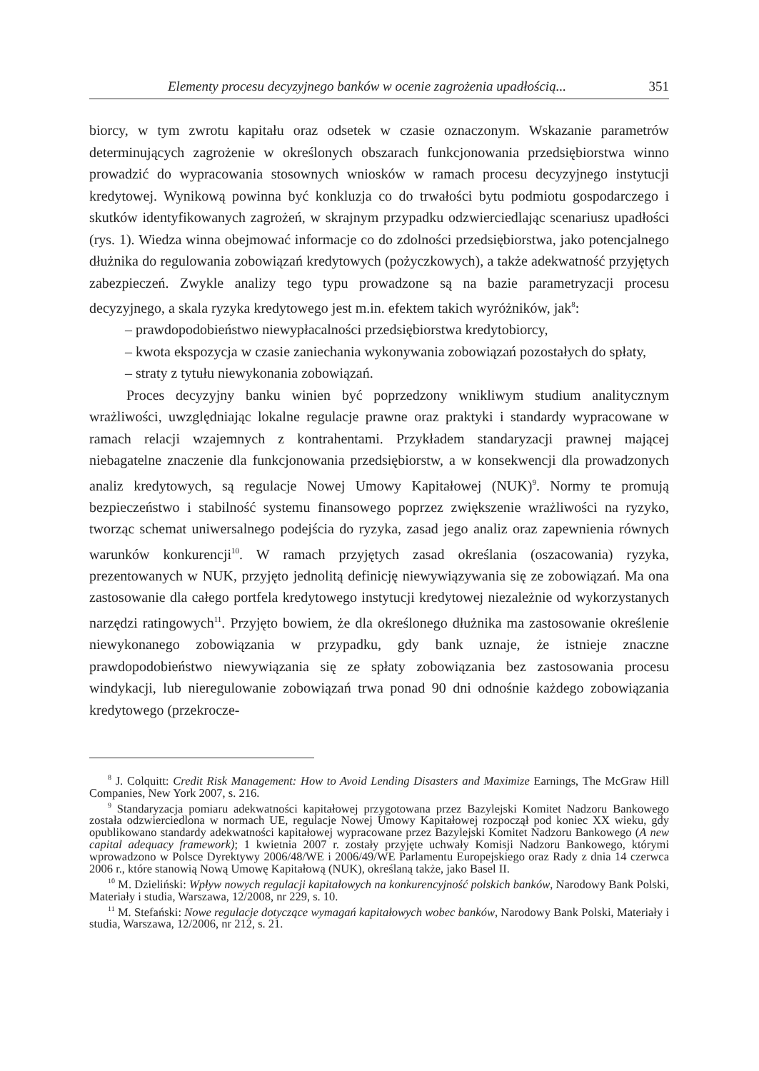Elementy procesu decyzyjnego banków w ocenie zagrożenia upadłością... 351
biorcy, w tym zwrotu kapitału oraz odsetek w czasie oznaczonym. Wskazanie parametrów determinujących zagrożenie w określonych obszarach funkcjonowania przedsiębiorstwa winno prowadzić do wypracowania stosownych wniosków w ramach procesu decyzyjnego instytucji kredytowej. Wynikową powinna być konkluzja co do trwałości bytu podmiotu gospodarczego i skutków identyfikowanych zagrożeń, w skrajnym przypadku odzwierciedlając scenariusz upadłości (rys. 1). Wiedza winna obejmować informacje co do zdolności przedsiębiorstwa, jako potencjalnego dłużnika do regulowania zobowiązań kredytowych (pożyczkowych), a także adekwatność przyjętych zabezpieczeń. Zwykle analizy tego typu prowadzone są na bazie parametryzacji procesu decyzyjnego, a skala ryzyka kredytowego jest m.in. efektem takich wyróżników, jak<sup>8</sup>:
– prawdopodobieństwo niewypłacalności przedsiębiorstwa kredytobiorcy,
– kwota ekspozycja w czasie zaniechania wykonywania zobowiązań pozostałych do spłaty,
– straty z tytułu niewykonania zobowiązań.
Proces decyzyjny banku winien być poprzedzony wnikliwym studium analitycznym wrażliwości, uwzględniając lokalne regulacje prawne oraz praktyki i standardy wypracowane w ramach relacji wzajemnych z kontrahentami. Przykładem standaryzacji prawnej mającej niebagatelne znaczenie dla funkcjonowania przedsiębiorstw, a w konsekwencji dla prowadzonych analiz kredytowych, są regulacje Nowej Umowy Kapitałowej (NUK)<sup>9</sup>. Normy te promują bezpieczeństwo i stabilność systemu finansowego poprzez zwiększenie wrażliwości na ryzyko, tworząc schemat uniwersalnego podejścia do ryzyka, zasad jego analiz oraz zapewnienia równych warunków konkurencji<sup>10</sup>. W ramach przyjętych zasad określania (oszacowania) ryzyka, prezentowanych w NUK, przyjęto jednolitą definicję niewywiązywania się ze zobowiązań. Ma ona zastosowanie dla całego portfela kredytowego instytucji kredytowej niezależnie od wykorzystanych narzędzi ratingowych<sup>11</sup>. Przyjęto bowiem, że dla określonego dłużnika ma zastosowanie określenie niewykonanego zobowiązania w przypadku, gdy bank uznaje, że istnieje znaczne prawdopodobieństwo niewywiązania się ze spłaty zobowiązania bez zastosowania procesu windykacji, lub nieregulowanie zobowiązań trwa ponad 90 dni odnośnie każdego zobowiązania kredytowego (przekrocze-
<sup>8</sup> J. Colquitt: Credit Risk Management: How to Avoid Lending Disasters and Maximize Earnings, The McGraw Hill Companies, New York 2007, s. 216.
<sup>9</sup> Standaryzacja pomiaru adekwatności kapitałowej przygotowana przez Bazylejski Komitet Nadzoru Bankowego została odzwierciedlona w normach UE, regulacje Nowej Umowy Kapitałowej rozpoczął pod koniec XX wieku, gdy opublikowano standardy adekwatności kapitałowej wypracowane przez Bazylejski Komitet Nadzoru Bankowego (A new capital adequacy framework); 1 kwietnia 2007 r. zostały przyjęte uchwały Komisji Nadzoru Bankowego, którymi wprowadzono w Polsce Dyrektywy 2006/48/WE i 2006/49/WE Parlamentu Europejskiego oraz Rady z dnia 14 czerwca 2006 r., które stanowią Nową Umowę Kapitałową (NUK), określaną także, jako Basel II.
<sup>10</sup> M. Dzieliński: Wpływ nowych regulacji kapitałowych na konkurencyjność polskich banków, Narodowy Bank Polski, Materiały i studia, Warszawa, 12/2008, nr 229, s. 10.
<sup>11</sup> M. Stefański: Nowe regulacje dotyczące wymagań kapitałowych wobec banków, Narodowy Bank Polski, Materiały i studia, Warszawa, 12/2006, nr 212, s. 21.